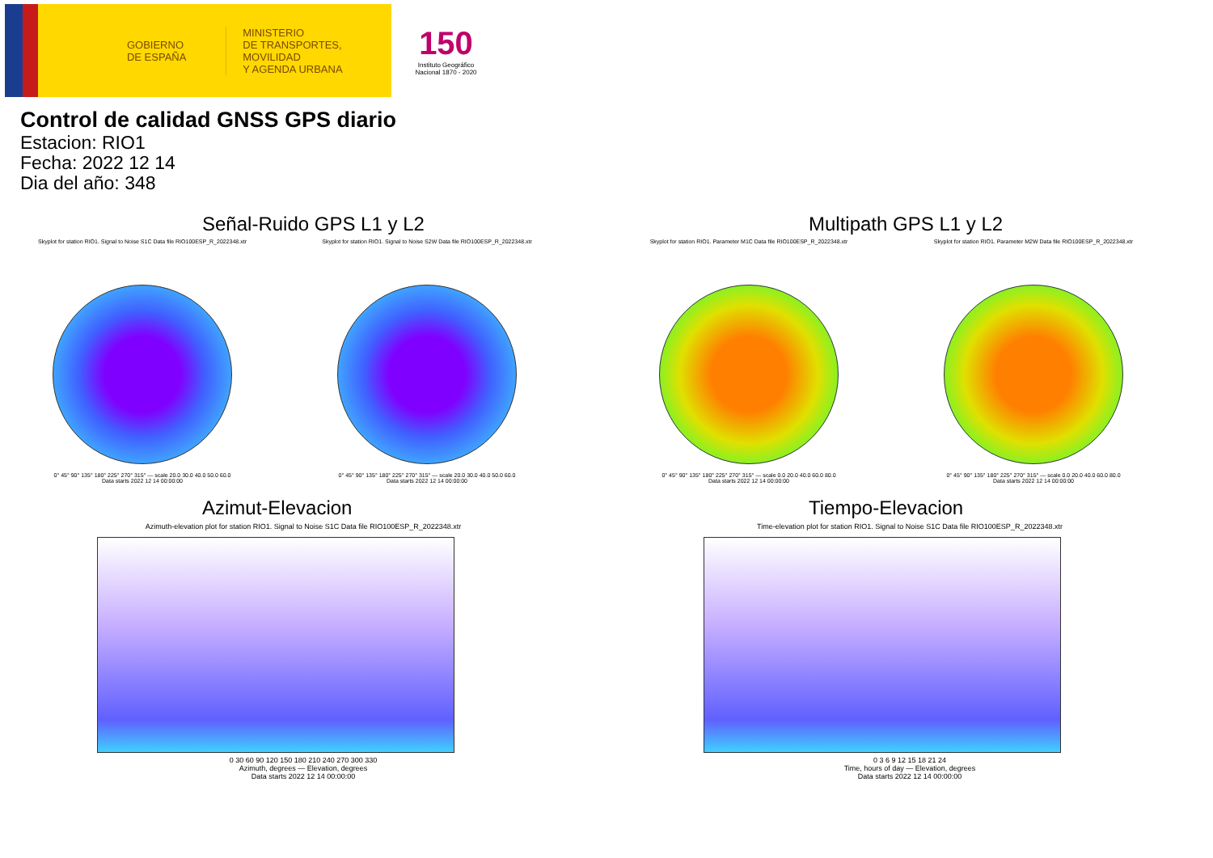GOBIERNO
DE ESPAÑA
MINISTERIO
DE TRANSPORTES, MOVILIDAD
Y AGENDA URBANA
150
Instituto Geográfico
Nacional 1870 - 2020
Control de calidad GNSS GPS diario
Estacion: RIO1
Fecha: 2022 12 14
Dia del año: 348
Señal-Ruido GPS L1 y L2
Skyplot for station RIO1. Signal to Noise S1C Data file RIO100ESP_R_2022348.xtr
0° 45° 90° 135° 180° 225° 270° 315° — scale 20.0 30.0 40.0 50.0 60.0
Data starts 2022 12 14 00:00:00
Skyplot for station RIO1. Signal to Noise S2W Data file RIO100ESP_R_2022348.xtr
0° 45° 90° 135° 180° 225° 270° 315° — scale 20.0 30.0 40.0 50.0 60.0
Data starts 2022 12 14 00:00:00
Multipath GPS L1 y L2
Skyplot for station RIO1. Parameter M1C Data file RIO100ESP_R_2022348.xtr
0° 45° 90° 135° 180° 225° 270° 315° — scale 0.0 20.0 40.0 60.0 80.0
Data starts 2022 12 14 00:00:00
Skyplot for station RIO1. Parameter M2W Data file RIO100ESP_R_2022348.xtr
0° 45° 90° 135° 180° 225° 270° 315° — scale 0.0 20.0 40.0 60.0 80.0
Data starts 2022 12 14 00:00:00
Azimut-Elevacion
Azimuth-elevation plot for station RIO1. Signal to Noise S1C Data file RIO100ESP_R_2022348.xtr
0 30 60 90 120 150 180 210 240 270 300 330
Azimuth, degrees — Elevation, degrees
Data starts 2022 12 14 00:00:00
Tiempo-Elevacion
Time-elevation plot for station RIO1. Signal to Noise S1C Data file RIO100ESP_R_2022348.xtr
0 3 6 9 12 15 18 21 24
Time, hours of day — Elevation, degrees
Data starts 2022 12 14 00:00:00